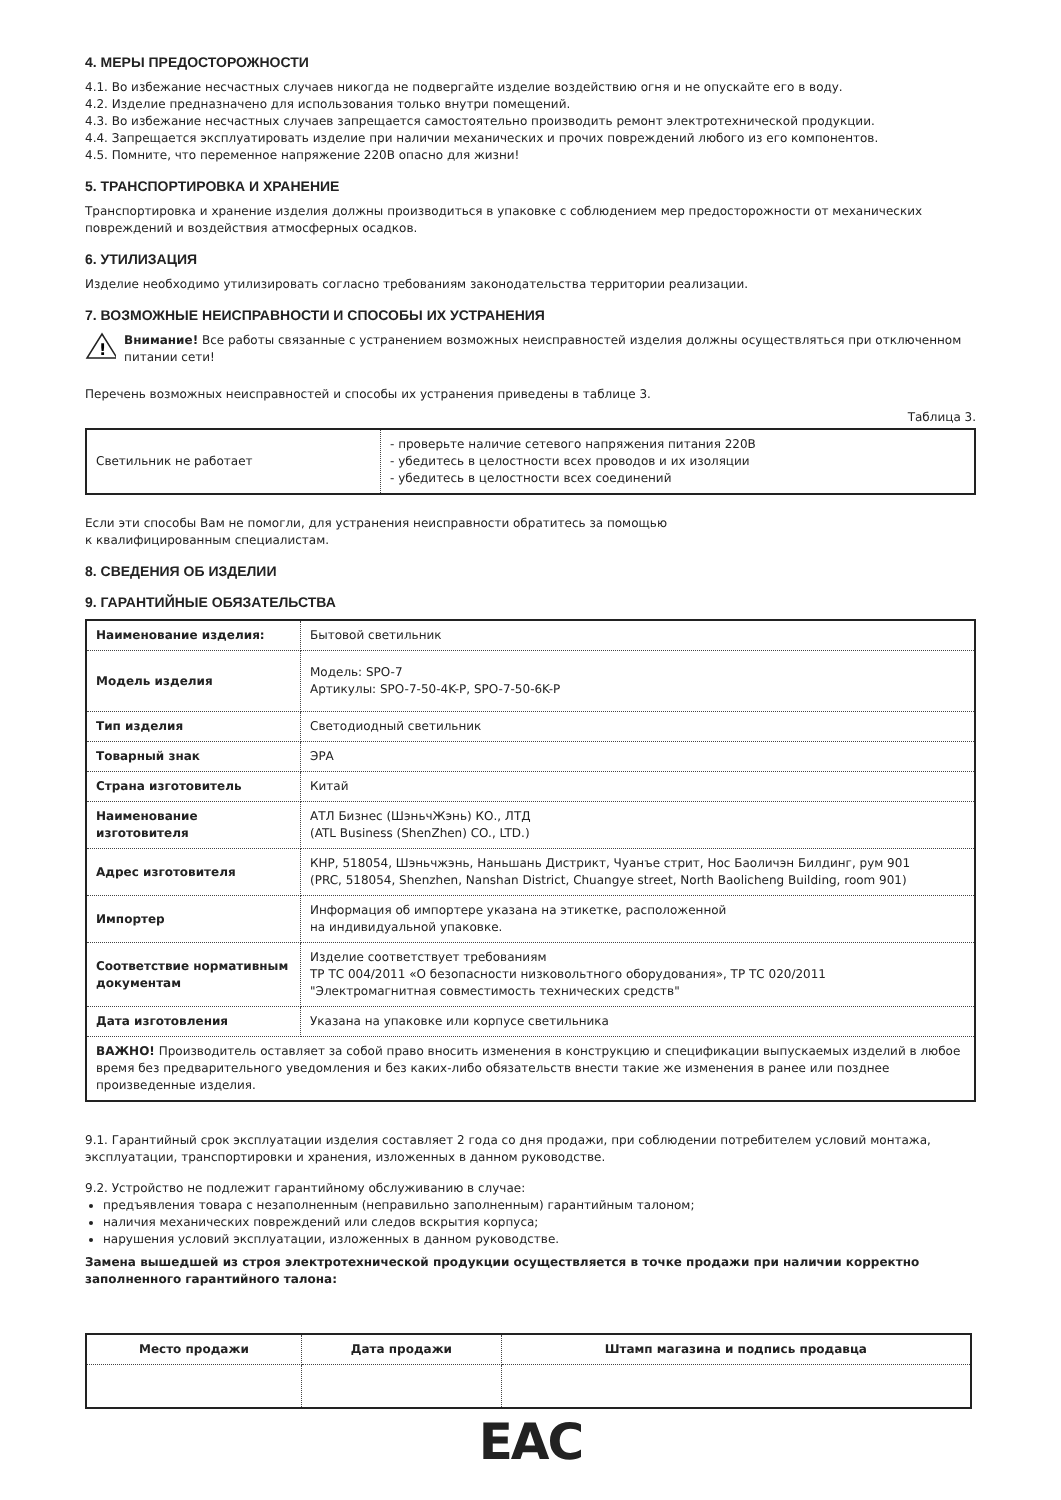4. МЕРЫ ПРЕДОСТОРОЖНОСТИ
4.1. Во избежание несчастных случаев никогда не подвергайте изделие воздействию огня и не опускайте его в воду.
4.2. Изделие предназначено для использования только внутри помещений.
4.3. Во избежание несчастных случаев запрещается самостоятельно производить ремонт электротехнической продукции.
4.4. Запрещается эксплуатировать изделие при наличии механических и прочих повреждений любого из его компонентов.
4.5. Помните, что переменное напряжение 220В опасно для жизни!
5. ТРАНСПОРТИРОВКА И ХРАНЕНИЕ
Транспортировка и хранение изделия должны производиться в упаковке с соблюдением мер предосторожности от механических повреждений и воздействия атмосферных осадков.
6. УТИЛИЗАЦИЯ
Изделие необходимо утилизировать согласно требованиям законодательства территории реализации.
7. ВОЗМОЖНЫЕ НЕИСПРАВНОСТИ И СПОСОБЫ ИХ УСТРАНЕНИЯ
!
Внимание! Все работы связанные с устранением возможных неисправностей изделия должны осуществляться при отключенном питании сети!
Перечень возможных неисправностей и способы их устранения приведены в таблице 3.
Таблица 3.
| Светильник не работает | - проверьте наличие сетевого напряжения питания 220В - убедитесь в целостности всех проводов и их изоляции - убедитесь в целостности всех соединений |
Если эти способы Вам не помогли, для устранения неисправности обратитесь за помощью
к квалифицированным специалистам.
8. СВЕДЕНИЯ ОБ ИЗДЕЛИИ
9. ГАРАНТИЙНЫЕ ОБЯЗАТЕЛЬСТВА
| Наименование изделия: | Бытовой светильник |
| Модель изделия | Модель: SPO-7 Артикулы: SPO-7-50-4K-P, SPO-7-50-6K-P |
| Тип изделия | Светодиодный светильник |
| Товарный знак | ЭРА |
| Страна изготовитель | Китай |
| Наименование изготовителя | АТЛ Бизнес (ШэньчЖэнь) КО., ЛТД (ATL Business (ShenZhen) CO., LTD.) |
| Адрес изготовителя | КНР, 518054, Шэньчжэнь, Наньшань Дистрикт, Чуанъе стрит, Нос Баоличэн Билдинг, рум 901 (PRC, 518054, Shenzhen, Nanshan District, Chuangye street, North Baolicheng Building, room 901) |
| Импортер | Информация об импортере указана на этикетке, расположенной на индивидуальной упаковке. |
| Соответствие нормативным документам | Изделие соответствует требованиям ТР ТС 004/2011 «О безопасности низковольтного оборудования», ТР ТС 020/2011 "Электромагнитная совместимость технических средств" |
| Дата изготовления | Указана на упаковке или корпусе светильника |
| ВАЖНО! Производитель оставляет за собой право вносить изменения в конструкцию и спецификации выпускаемых изделий в любое время без предварительного уведомления и без каких-либо обязательств внести такие же изменения в ранее или позднее произведенные изделия. | |
9.1. Гарантийный срок эксплуатации изделия составляет 2 года со дня продажи, при соблюдении потребителем условий монтажа, эксплуатации, транспортировки и хранения, изложенных в данном руководстве.
9.2. Устройство не подлежит гарантийному обслуживанию в случае:
предъявления товара с незаполненным (неправильно заполненным) гарантийным талоном;
наличия механических повреждений или следов вскрытия корпуса;
нарушения условий эксплуатации, изложенных в данном руководстве.
Замена вышедшей из строя электротехнической продукции осуществляется в точке продажи при наличии корректно заполненного гарантийного талона:
| Место продажи | Дата продажи | Штамп магазина и подпись продавца |
| --- | --- | --- |
ЕАС